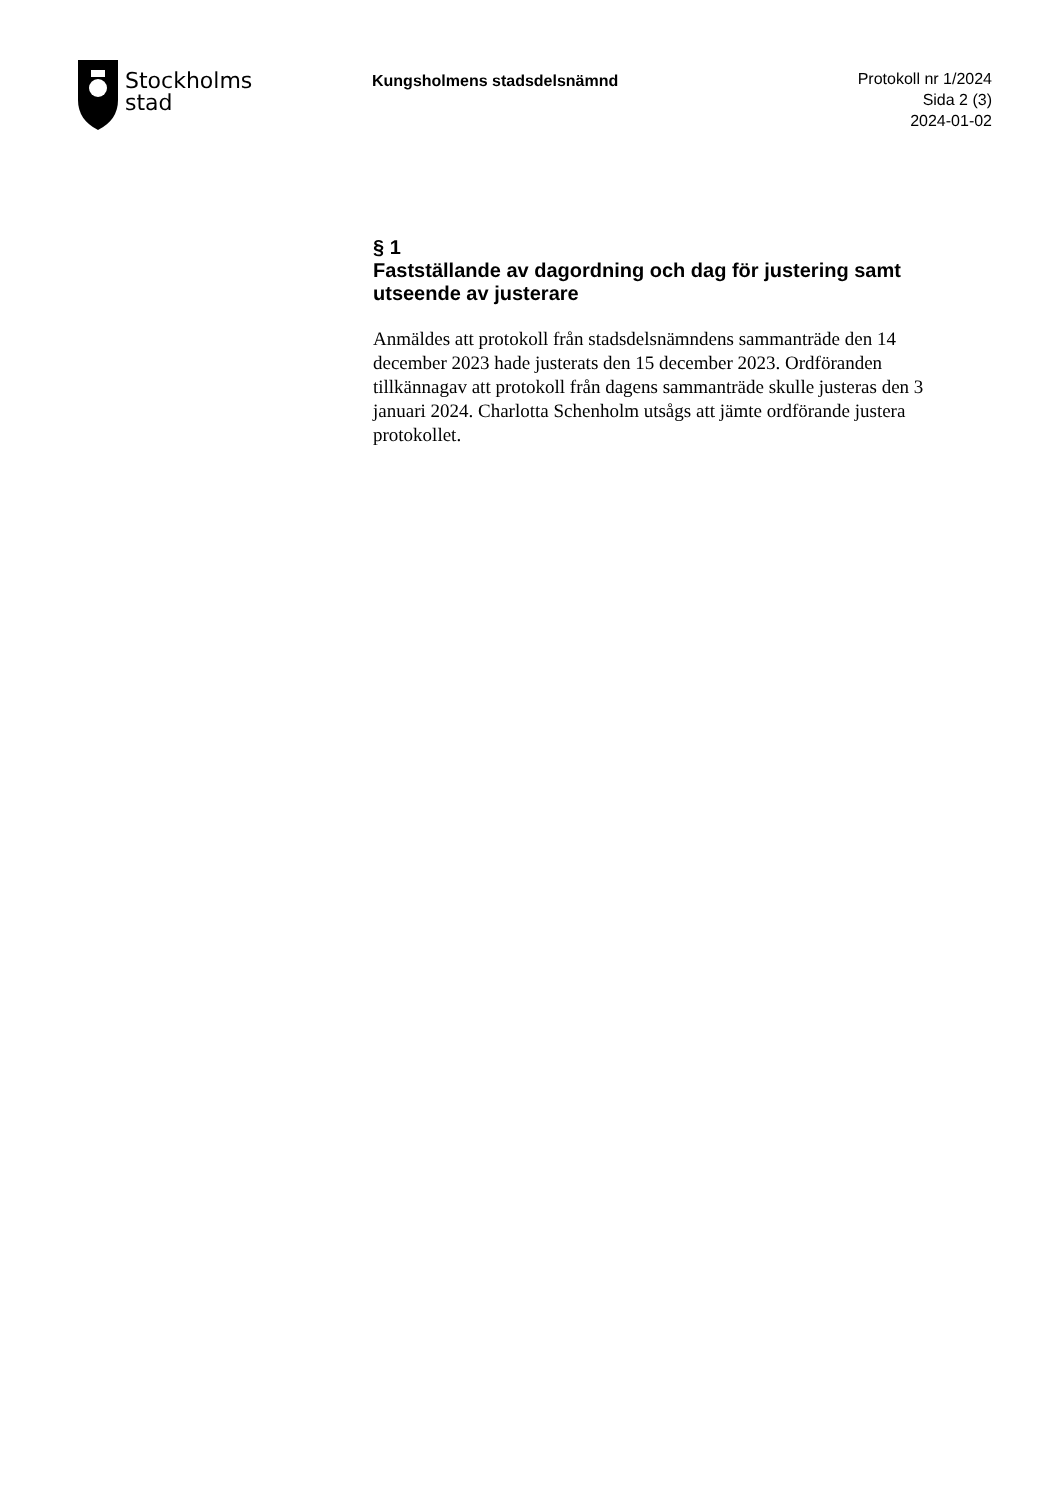Stockholms
stad
Kungsholmens stadsdelsnämnd
Protokoll nr 1/2024
Sida 2 (3)
2024-01-02
§ 1
Fastställande av dagordning och dag för justering samt utseende av justerare
Anmäldes att protokoll från stadsdelsnämndens sammanträde den 14 december 2023 hade justerats den 15 december 2023. Ordföranden tillkännagav att protokoll från dagens sammanträde skulle justeras den 3 januari 2024. Charlotta Schenholm utsågs att jämte ordförande justera protokollet.